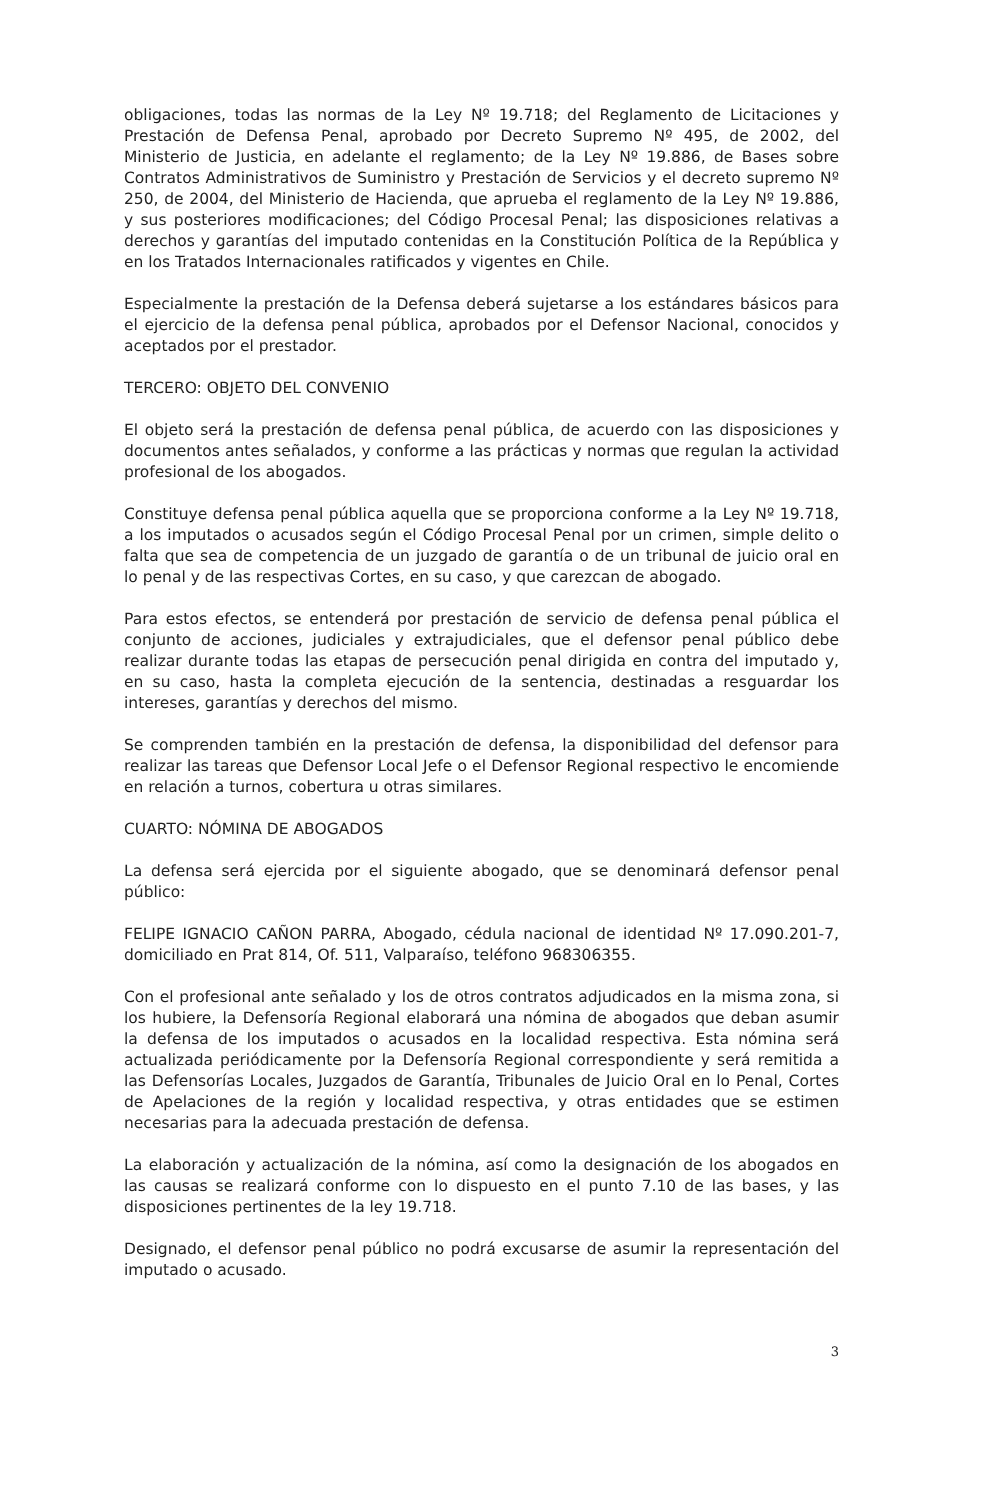obligaciones, todas las normas de la Ley Nº 19.718; del Reglamento de Licitaciones y Prestación de Defensa Penal, aprobado por Decreto Supremo Nº 495, de 2002, del Ministerio de Justicia, en adelante el reglamento; de la Ley Nº 19.886, de Bases sobre Contratos Administrativos de Suministro y Prestación de Servicios y el decreto supremo Nº 250, de 2004, del Ministerio de Hacienda, que aprueba el reglamento de la Ley Nº 19.886, y sus posteriores modificaciones; del Código Procesal Penal; las disposiciones relativas a derechos y garantías del imputado contenidas en la Constitución Política de la República y en los Tratados Internacionales ratificados y vigentes en Chile.
Especialmente la prestación de la Defensa deberá sujetarse a los estándares básicos para el ejercicio de la defensa penal pública, aprobados por el Defensor Nacional, conocidos y aceptados por el prestador.
TERCERO: OBJETO DEL CONVENIO
El objeto será la prestación de defensa penal pública, de acuerdo con las disposiciones y documentos antes señalados, y conforme a las prácticas y normas que regulan la actividad profesional de los abogados.
Constituye defensa penal pública aquella que se proporciona conforme a la Ley Nº 19.718, a los imputados o acusados según el Código Procesal Penal por un crimen, simple delito o falta que sea de competencia de un juzgado de garantía o de un tribunal de juicio oral en lo penal y de las respectivas Cortes, en su caso, y que carezcan de abogado.
Para estos efectos, se entenderá por prestación de servicio de defensa penal pública el conjunto de acciones, judiciales y extrajudiciales, que el defensor penal público debe realizar durante todas las etapas de persecución penal dirigida en contra del imputado y, en su caso, hasta la completa ejecución de la sentencia, destinadas a resguardar los intereses, garantías y derechos del mismo.
Se comprenden también en la prestación de defensa, la disponibilidad del defensor para realizar las tareas que Defensor Local Jefe o el Defensor Regional respectivo le encomiende en relación a turnos, cobertura u otras similares.
CUARTO: NÓMINA DE ABOGADOS
La defensa será ejercida por el siguiente abogado, que se denominará defensor penal público:
FELIPE IGNACIO CAÑON PARRA, Abogado, cédula nacional de identidad Nº 17.090.201-7, domiciliado en Prat 814, Of. 511, Valparaíso, teléfono 968306355.
Con el profesional ante señalado y los de otros contratos adjudicados en la misma zona, si los hubiere, la Defensoría Regional elaborará una nómina de abogados que deban asumir la defensa de los imputados o acusados en la localidad respectiva. Esta nómina será actualizada periódicamente por la Defensoría Regional correspondiente y será remitida a las Defensorías Locales, Juzgados de Garantía, Tribunales de Juicio Oral en lo Penal, Cortes de Apelaciones de la región y localidad respectiva, y otras entidades que se estimen necesarias para la adecuada prestación de defensa.
La elaboración y actualización de la nómina, así como la designación de los abogados en las causas se realizará conforme con lo dispuesto en el punto 7.10 de las bases, y las disposiciones pertinentes de la ley 19.718.
Designado, el defensor penal público no podrá excusarse de asumir la representación del imputado o acusado.
3